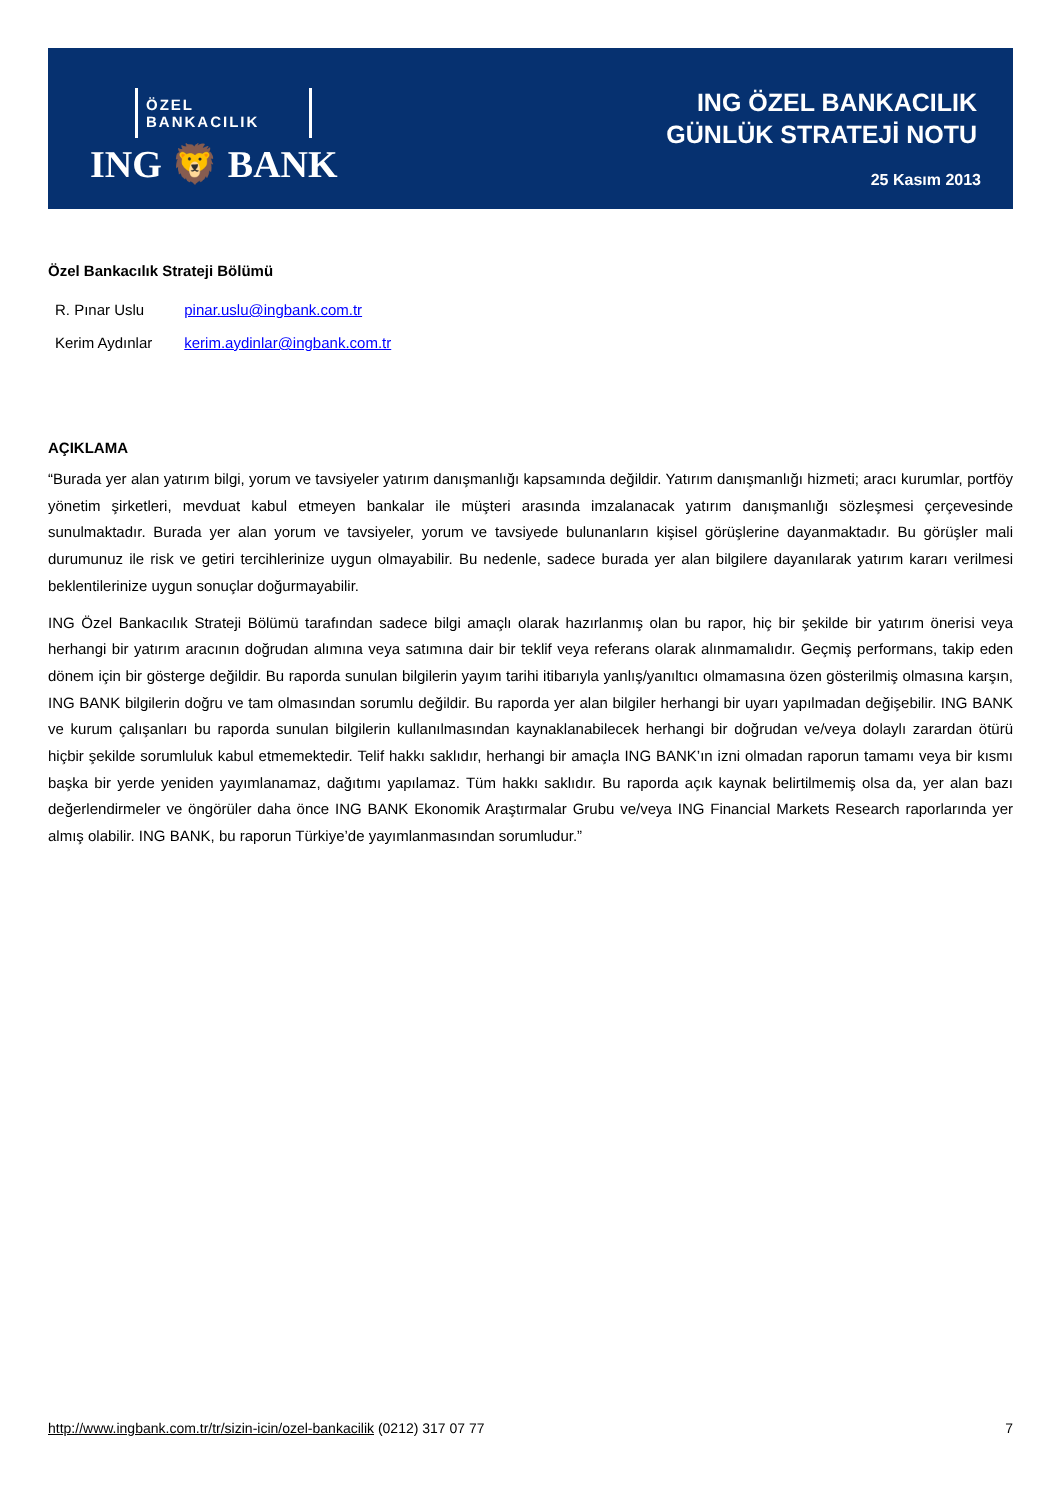ÖZEL BANKACILIK
ING 🦁 BANK
ING ÖZEL BANKACILIK
GÜNLÜK STRATEJİ NOTU
25 Kasım 2013
Özel Bankacılık Strateji Bölümü
| R. Pınar Uslu | pinar.uslu@ingbank.com.tr |
| Kerim Aydınlar | kerim.aydinlar@ingbank.com.tr |
AÇIKLAMA
“Burada yer alan yatırım bilgi, yorum ve tavsiyeler yatırım danışmanlığı kapsamında değildir. Yatırım danışmanlığı hizmeti; aracı kurumlar, portföy yönetim şirketleri, mevduat kabul etmeyen bankalar ile müşteri arasında imzalanacak yatırım danışmanlığı sözleşmesi çerçevesinde sunulmaktadır. Burada yer alan yorum ve tavsiyeler, yorum ve tavsiyede bulunanların kişisel görüşlerine dayanmaktadır. Bu görüşler mali durumunuz ile risk ve getiri tercihlerinize uygun olmayabilir. Bu nedenle, sadece burada yer alan bilgilere dayanılarak yatırım kararı verilmesi beklentilerinize uygun sonuçlar doğurmayabilir.
ING Özel Bankacılık Strateji Bölümü tarafından sadece bilgi amaçlı olarak hazırlanmış olan bu rapor, hiç bir şekilde bir yatırım önerisi veya herhangi bir yatırım aracının doğrudan alımına veya satımına dair bir teklif veya referans olarak alınmamalıdır. Geçmiş performans, takip eden dönem için bir gösterge değildir. Bu raporda sunulan bilgilerin yayım tarihi itibarıyla yanlış/yanıltıcı olmamasına özen gösterilmiş olmasına karşın, ING BANK bilgilerin doğru ve tam olmasından sorumlu değildir. Bu raporda yer alan bilgiler herhangi bir uyarı yapılmadan değişebilir. ING BANK ve kurum çalışanları bu raporda sunulan bilgilerin kullanılmasından kaynaklanabilecek herhangi bir doğrudan ve/veya dolaylı zarardan ötürü hiçbir şekilde sorumluluk kabul etmemektedir. Telif hakkı saklıdır, herhangi bir amaçla ING BANK’ın izni olmadan raporun tamamı veya bir kısmı başka bir yerde yeniden yayımlanamaz, dağıtımı yapılamaz. Tüm hakkı saklıdır. Bu raporda açık kaynak belirtilmemiş olsa da, yer alan bazı değerlendirmeler ve öngörüler daha önce ING BANK Ekonomik Araştırmalar Grubu ve/veya ING Financial Markets Research raporlarında yer almış olabilir. ING BANK, bu raporun Türkiye’de yayımlanmasından sorumludur.”
http://www.ingbank.com.tr/tr/sizin-icin/ozel-bankacilik (0212) 317 07 77 7